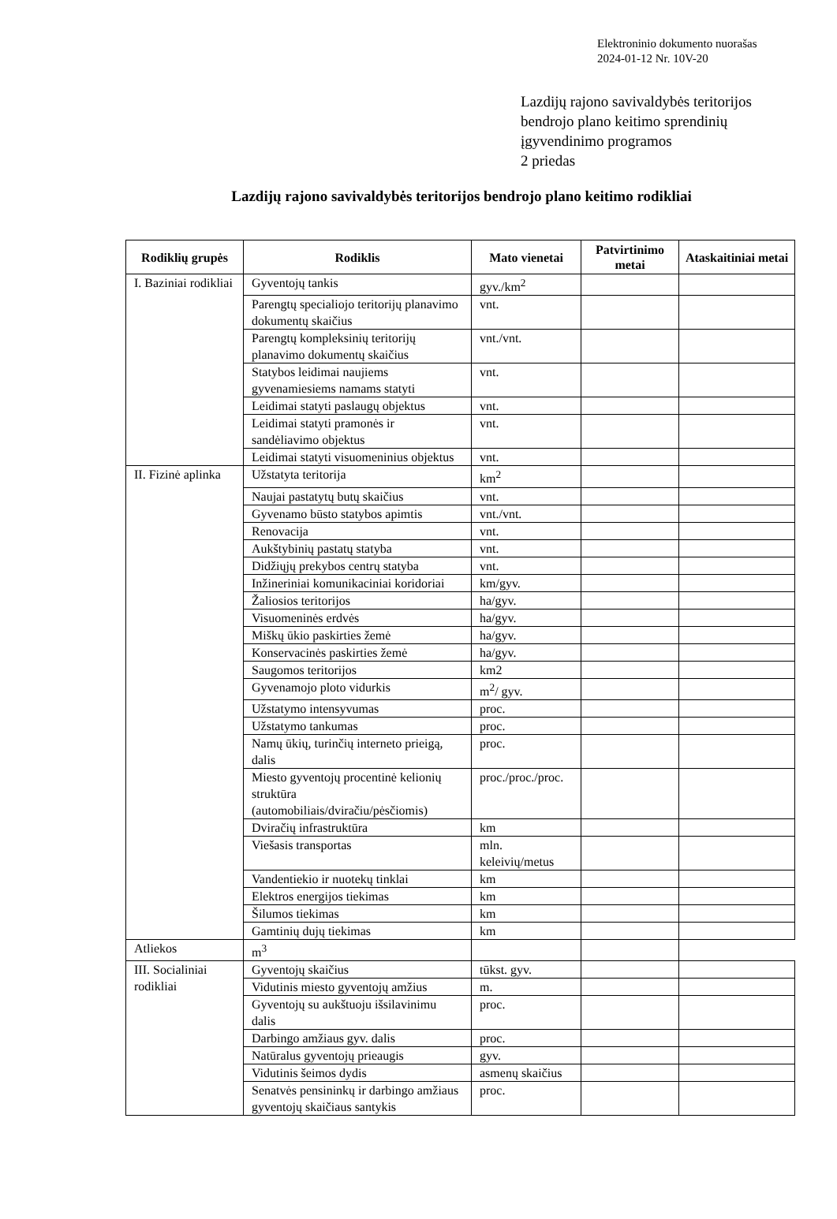Elektroninio dokumento nuorašas
2024-01-12 Nr. 10V-20
Lazdijų rajono savivaldybės teritorijos
bendrojo plano keitimo sprendinių
įgyvendinimo programos
2 priedas
Lazdijų rajono savivaldybės teritorijos bendrojo plano keitimo rodikliai
| Rodiklių grupės | Rodiklis | Mato vienetai | Patvirtinimo metai | Ataskaitiniai metai |
| --- | --- | --- | --- | --- |
| I. Baziniai rodikliai | Gyventojų tankis | gyv./km<sup>2</sup> | | |
| | Parengtų specialiojo teritorijų planavimo dokumentų skaičius | vnt. | | |
| | Parengtų kompleksinių teritorijų planavimo dokumentų skaičius | vnt./vnt. | | |
| | Statybos leidimai naujiems gyvenamiesiems namams statyti | vnt. | | |
| | Leidimai statyti paslaugų objektus | vnt. | | |
| | Leidimai statyti pramonės ir sandėliavimo objektus | vnt. | | |
| | Leidimai statyti visuomeninius objektus | vnt. | | |
| II. Fizinė aplinka | Užstatyta teritorija | km<sup>2</sup> | | |
| | Naujai pastatytų butų skaičius | vnt. | | |
| | Gyvenamo būsto statybos apimtis | vnt./vnt. | | |
| | Renovacija | vnt. | | |
| | Aukštybinių pastatų statyba | vnt. | | |
| | Didžiųjų prekybos centrų statyba | vnt. | | |
| | Inžineriniai komunikaciniai koridoriai | km/gyv. | | |
| | Žaliosios teritorijos | ha/gyv. | | |
| | Visuomeninės erdvės | ha/gyv. | | |
| | Miškų ūkio paskirties žemė | ha/gyv. | | |
| | Konservacinės paskirties žemė | ha/gyv. | | |
| | Saugomos teritorijos | km2 | | |
| | Gyvenamojo ploto vidurkis | m<sup>2</sup>/ gyv. | | |
| | Užstatymo intensyvumas | proc. | | |
| | Užstatymo tankumas | proc. | | |
| | Namų ūkių, turinčių interneto prieigą, dalis | proc. | | |
| | Miesto gyventojų procentinė kelionių struktūra (automobiliais/dviračiu/pėsčiomis) | proc./proc./proc. | | |
| | Dviračių infrastruktūra | km | | |
| | Viešasis transportas | mln. keleivių/metus | | |
| | Vandentiekio ir nuotekų tinklai | km | | |
| | Elektros energijos tiekimas | km | | |
| | Šilumos tiekimas | km | | |
| | Gamtinių dujų tiekimas | km | | |
| Atliekos | m<sup>3</sup> | | | |
| III. Socialiniai rodikliai | Gyventojų skaičius | tūkst. gyv. | | |
| | Vidutinis miesto gyventojų amžius | m. | | |
| | Gyventojų su aukštuoju išsilavinimu dalis | proc. | | |
| | Darbingo amžiaus gyv. dalis | proc. | | |
| | Natūralus gyventojų prieaugis | gyv. | | |
| | Vidutinis šeimos dydis | asmenų skaičius | | |
| | Senatvės pensininkų ir darbingo amžiaus gyventojų skaičiaus santykis | proc. | | |